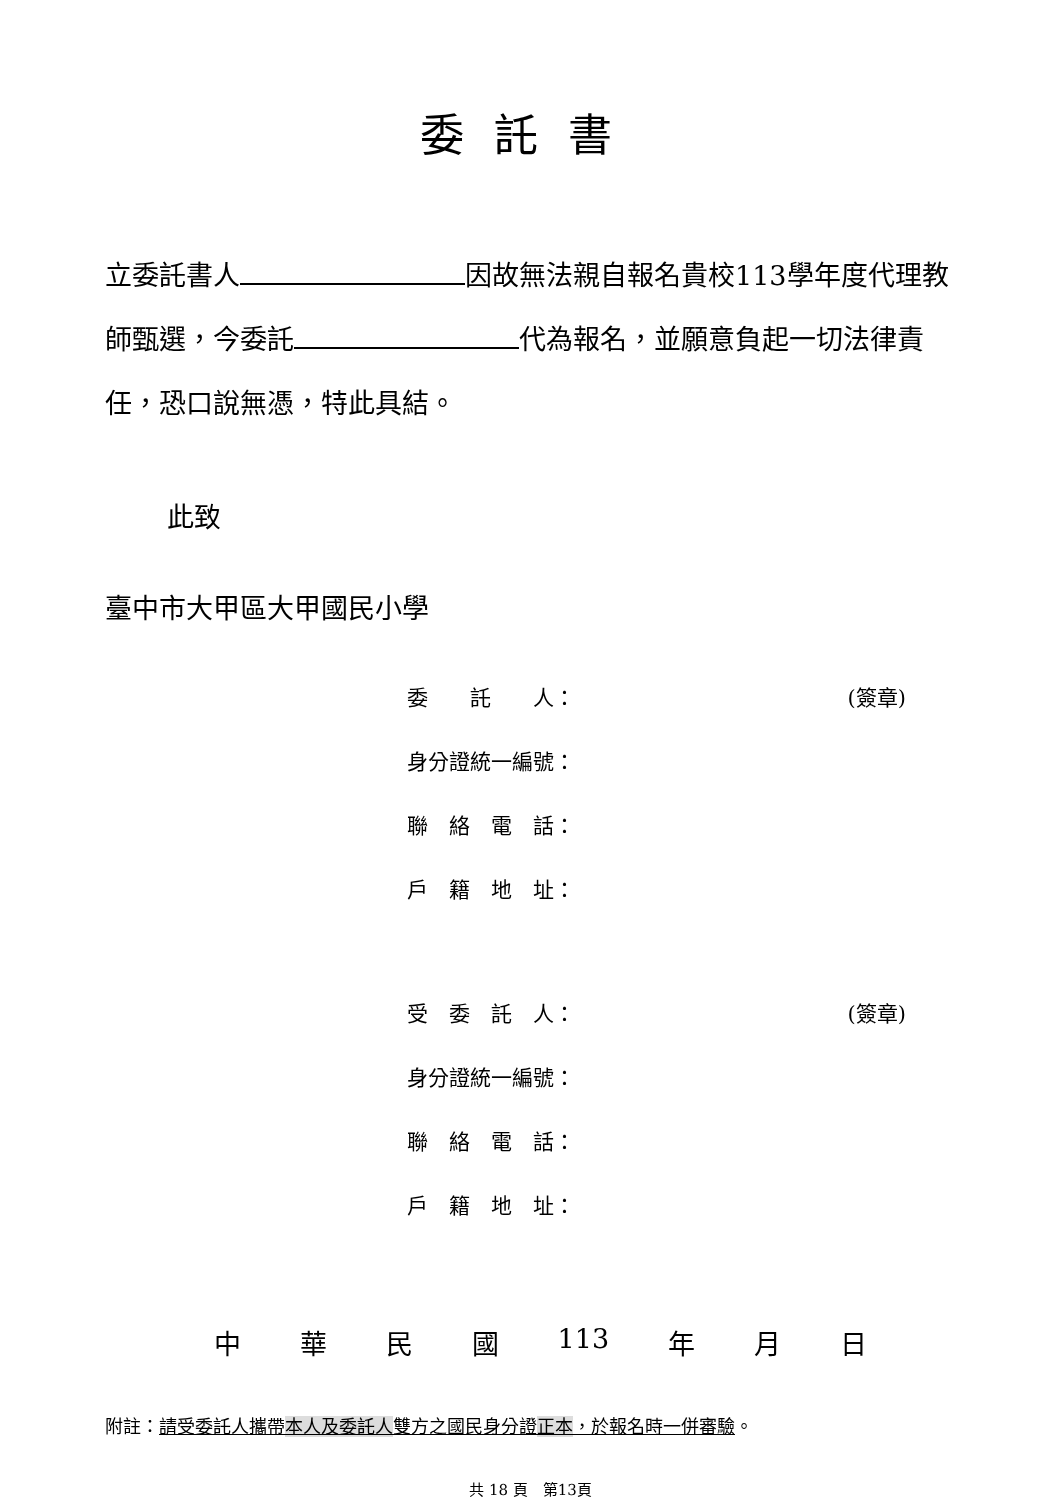委託書
立委託書人 因故無法親自報名貴校113學年度代理教師甄選，今委託 代為報名，並願意負起一切法律責任，恐口說無憑，特此具結。
此致
臺中市大甲區大甲國民小學
委　　託　　人： (簽章)
身分證統一編號：
聯　絡　電　話：
戶　籍　地　址：
受　委　託　人： (簽章)
身分證統一編號：
聯　絡　電　話：
戶　籍　地　址：
中 華 民 國 113 年 月 日
附註：請受委託人攜帶本人及委託人雙方之國民身分證正本，於報名時一併審驗。
共 18 頁　第13頁